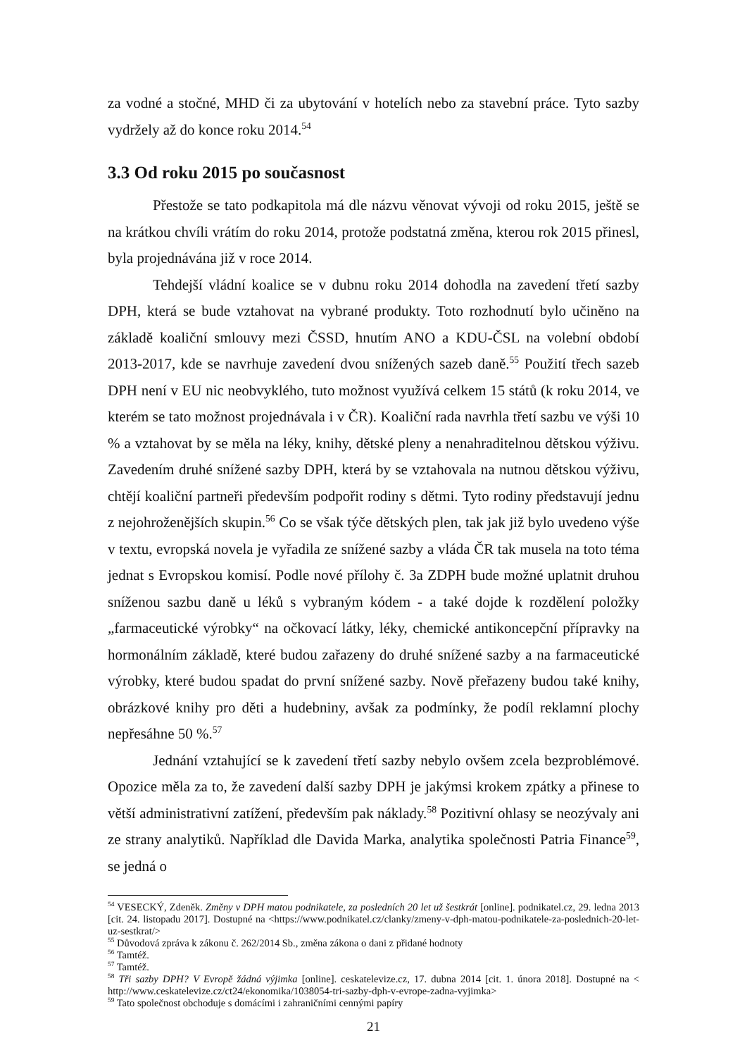za vodné a stočné, MHD či za ubytování v hotelích nebo za stavební práce. Tyto sazby vydržely až do konce roku 2014.<sup>54</sup>
3.3 Od roku 2015 po současnost
Přestože se tato podkapitola má dle názvu věnovat vývoji od roku 2015, ještě se na krátkou chvíli vrátím do roku 2014, protože podstatná změna, kterou rok 2015 přinesl, byla projednávána již v roce 2014.
Tehdejší vládní koalice se v dubnu roku 2014 dohodla na zavedení třetí sazby DPH, která se bude vztahovat na vybrané produkty. Toto rozhodnutí bylo učiněno na základě koaliční smlouvy mezi ČSSD, hnutím ANO a KDU-ČSL na volební období 2013-2017, kde se navrhuje zavedení dvou snížených sazeb daně.<sup>55</sup> Použití třech sazeb DPH není v EU nic neobvyklého, tuto možnost využívá celkem 15 států (k roku 2014, ve kterém se tato možnost projednávala i v ČR). Koaliční rada navrhla třetí sazbu ve výši 10 % a vztahovat by se měla na léky, knihy, dětské pleny a nenahraditelnou dětskou výživu. Zavedením druhé snížené sazby DPH, která by se vztahovala na nutnou dětskou výživu, chtějí koaliční partneři především podpořit rodiny s dětmi. Tyto rodiny představují jednu z nejohroženějších skupin.<sup>56</sup> Co se však týče dětských plen, tak jak již bylo uvedeno výše v textu, evropská novela je vyřadila ze snížené sazby a vláda ČR tak musela na toto téma jednat s Evropskou komisí. Podle nové přílohy č. 3a ZDPH bude možné uplatnit druhou sníženou sazbu daně u léků s vybraným kódem - a také dojde k rozdělení položky „farmaceutické výrobky“ na očkovací látky, léky, chemické antikoncepční přípravky na hormonálním základě, které budou zařazeny do druhé snížené sazby a na farmaceutické výrobky, které budou spadat do první snížené sazby. Nově přeřazeny budou také knihy, obrázkové knihy pro děti a hudebniny, avšak za podmínky, že podíl reklamní plochy nepřesáhne 50 %.<sup>57</sup>
Jednání vztahující se k zavedení třetí sazby nebylo ovšem zcela bezproblémové. Opozice měla za to, že zavedení další sazby DPH je jakýmsi krokem zpátky a přinese to větší administrativní zatížení, především pak náklady.<sup>58</sup> Pozitivní ohlasy se neozývaly ani ze strany analytiků. Například dle Davida Marka, analytika společnosti Patria Finance<sup>59</sup>, se jedná o
<sup>54</sup> VESECKÝ, Zdeněk. Změny v DPH matou podnikatele, za posledních 20 let už šestkrát [online]. podnikatel.cz, 29. ledna 2013 [cit. 24. listopadu 2017]. Dostupné na <https://www.podnikatel.cz/clanky/zmeny-v-dph-matou-podnikatele-za-poslednich-20-let-uz-sestkrat/>
<sup>55</sup> Důvodová zpráva k zákonu č. 262/2014 Sb., změna zákona o dani z přidané hodnoty
<sup>56</sup> Tamtéž.
<sup>57</sup> Tamtéž.
<sup>58</sup> Tři sazby DPH? V Evropě žádná výjimka [online]. ceskatelevize.cz, 17. dubna 2014 [cit. 1. února 2018]. Dostupné na < http://www.ceskatelevize.cz/ct24/ekonomika/1038054-tri-sazby-dph-v-evrope-zadna-vyjimka>
<sup>59</sup> Tato společnost obchoduje s domácími i zahraničními cennými papíry
21